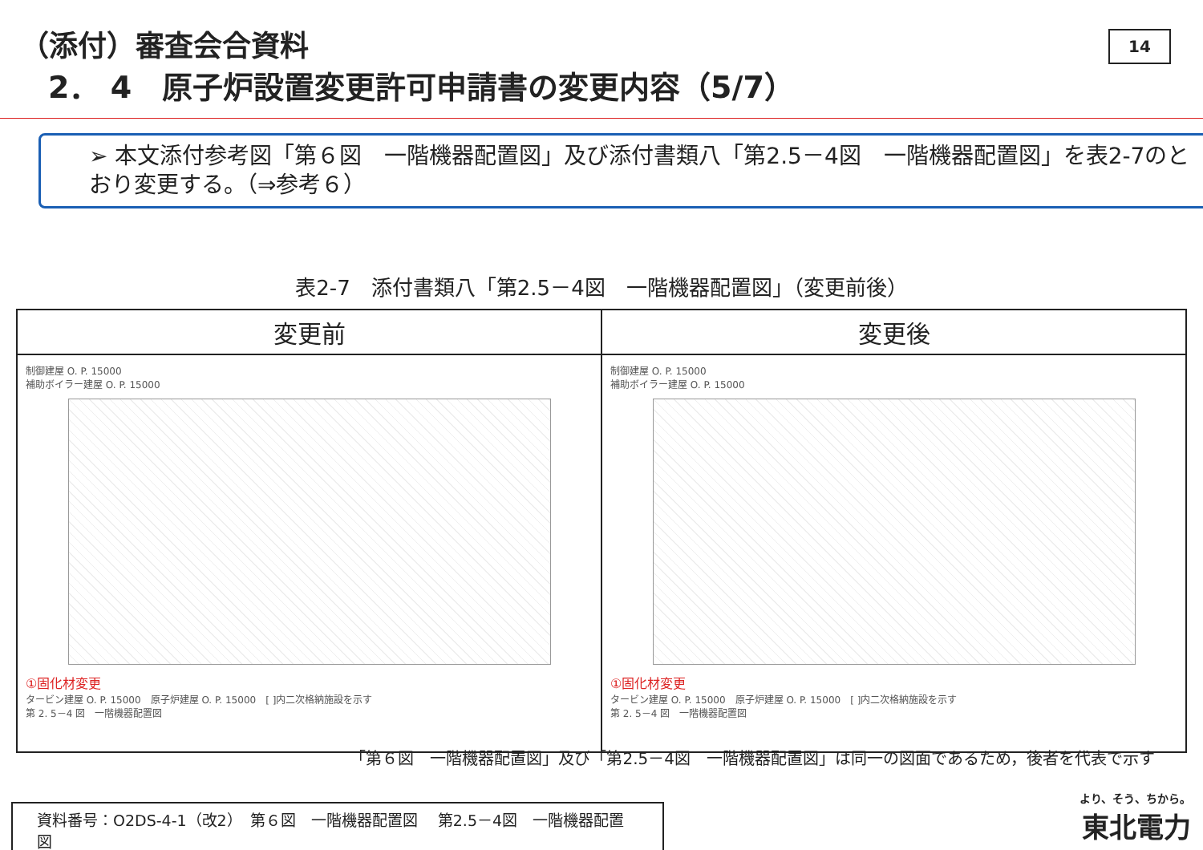（添付）審査会合資料
2． 4　原子炉設置変更許可申請書の変更内容（5/7）
14
➢ 本文添付参考図「第６図　一階機器配置図」及び添付書類八「第2.5－4図　一階機器配置図」を表2-7のとおり変更する。（⇒参考６）
表2-7　添付書類八「第2.5－4図　一階機器配置図」（変更前後）
| 変更前 | 変更後 |
| --- | --- |
| 制御建屋 O. P. 15000 補助ボイラー建屋 O. P. 15000 ①固化材変更 タービン建屋 O. P. 15000 原子炉建屋 O. P. 15000 [ ]内二次格納施設を示す 第 2. 5－4 図 一階機器配置図 | 制御建屋 O. P. 15000 補助ボイラー建屋 O. P. 15000 ①固化材変更 タービン建屋 O. P. 15000 原子炉建屋 O. P. 15000 [ ]内二次格納施設を示す 第 2. 5－4 図 一階機器配置図 |
「第６図　一階機器配置図」及び「第2.5－4図　一階機器配置図」は同一の図面であるため，後者を代表で示す
資料番号：O2DS-4-1（改2）　第６図　一階機器配置図　 第2.5－4図　一階機器配置図
より、そう、ちから。
東北電力